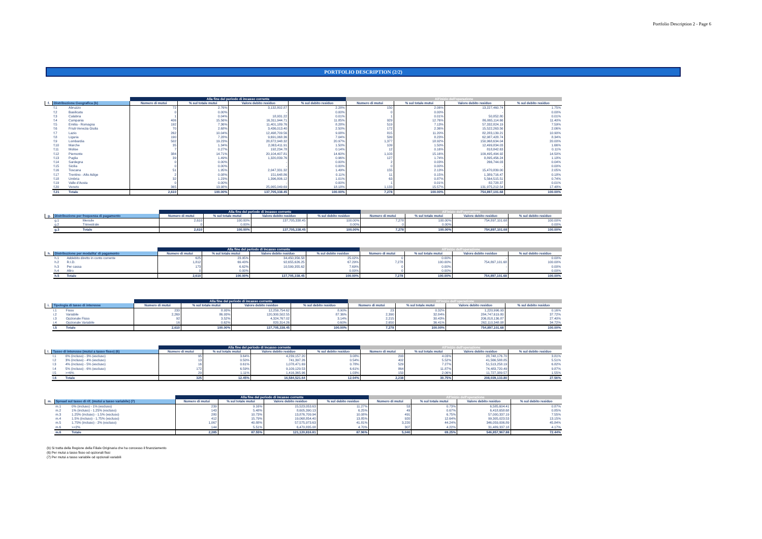Portfolio Description 2 - Page 6
PORTFOLIO DESCRIPTION (2/2)
| | | | Alla fine del periodo di incasso corrente | | | | All'inizio dell'operazione | | | |
| --- | --- | --- | --- | --- | --- | --- | --- | --- | --- | --- |
| f. | Distribuzione Geografica (b) | | Numero di mutui | % sul totale mutui | Valore debito residuo | % sul debito residuo | Numero di mutui | % sul totale mutui | Valore debito residuo | % sul debito residuo |
| | f.1 | Abruzzo | 72 | 2.76% | 3,132,802.87 | 2.28% | 150 | 2.06% | 13,227,460.74 | 1.75% |
| | f.2 | Basilicata | 0 | 0.00% | - | 0.00% | 0 | 0.00% | - | 0.00% |
| | f.3 | Calabria | 1 | 0.04% | 18,931.22 | 0.01% | 1 | 0.01% | 50,852.80 | 0.01% |
| | f.4 | Campania | 406 | 15.56% | 16,311,944.71 | 11.85% | 929 | 12.76% | 86,065,114.66 | 11.40% |
| | f.5 | Emilia - Romagna | 192 | 7.36% | 11,401,189.76 | 8.28% | 519 | 7.13% | 57,332,824.19 | 7.59% |
| | f.6 | Friuli-Venezia Giulia | 70 | 2.68% | 3,436,013.40 | 2.50% | 172 | 2.36% | 15,522,263.56 | 2.06% |
| | f.7 | Lazio | 262 | 10.04% | 12,498,709.56 | 9.08% | 815 | 11.20% | 82,283,139.21 | 10.90% |
| | f.8 | Liguria | 190 | 7.28% | 9,691,068.36 | 7.04% | 599 | 8.23% | 62,987,428.74 | 8.34% |
| | f.9 | Lombardia | 502 | 19.23% | 28,872,948.32 | 20.97% | 1,377 | 18.92% | 150,968,634.04 | 20.00% |
| | f.10 | Marche | 35 | 1.34% | 2,063,411.91 | 1.50% | 109 | 1.50% | 12,499,834.03 | 1.66% |
| | f.11 | Molise | 7 | 0.27% | 192,234.78 | 0.14% | 12 | 0.16% | 818,842.63 | 0.11% |
| | f.12 | Piemonte | 384 | 14.71% | 20,104,407.81 | 14.60% | 1,103 | 15.16% | 109,495,494.92 | 14.50% |
| | f.13 | Puglia | 39 | 1.49% | 1,320,839.76 | 0.96% | 127 | 1.74% | 8,895,456.24 | 1.18% |
| | f.14 | Sardegna | 0 | 0.00% | - | 0.00% | 2 | 0.03% | 266,744.03 | 0.04% |
| | f.15 | Sicilia | 0 | 0.00% | - | 0.00% | 0 | 0.00% | - | 0.00% |
| | f.16 | Toscana | 51 | 1.95% | 2,047,331.32 | 1.49% | 155 | 2.13% | 15,470,839.00 | 2.05% |
| | f.17 | Trentino - Alto Adige | 2 | 0.08% | 151,648.86 | 0.11% | 11 | 0.15% | 1,389,716.47 | 0.18% |
| | f.18 | Umbria | 32 | 1.23% | 1,396,806.12 | 1.01% | 63 | 0.87% | 5,564,515.51 | 0.74% |
| | f.19 | Valle d'Aosta | 0 | 0.00% | - | 0.00% | 1 | 0.01% | 82,728.37 | 0.01% |
| | f.20 | Veneto | 365 | 13.98% | 25,065,049.69 | 18.18% | 1,133 | 15.57% | 131,975,212.54 | 17.48% |
| | f.21 | Totale | 2,610 | 100.00% | 137,705,338.45 | 100.00% | 7,278 | 100.00% | 754,897,101.68 | 100.00% |
| | | | Alla fine del periodo di incasso corrente | | | | All'inizio dell'operazione | | | |
| --- | --- | --- | --- | --- | --- | --- | --- | --- | --- | --- |
| g. | Distribuzione per frequenza di pagamento | | Numero di mutui | % sul totale mutui | Valore debito residuo | % sul debito residuo | Numero di mutui | % sul totale mutui | Valore debito residuo | % sul debito residuo |
| | g.1 | Mensile | 2,610 | 100.00% | 137,705,338.45 | 100.00% | 7,278 | 100.00% | 754,897,101.68 | 100.00% |
| | g.2 | Trimestrale | 0 | 0.00% | - | 0.00% | 0 | 0.00% | - | 0.00% |
| | g.3 | Totale | 2,610 | 100.00% | 137,705,338.45 | 100.00% | 7,278 | 100.00% | 754,897,101.68 | 100.00% |
| | | | Alla fine del periodo di incasso corrente | | | | All'inizio dell'operazione | | | |
| --- | --- | --- | --- | --- | --- | --- | --- | --- | --- | --- |
| h. | Distribuzione per modalita' di pagamento | | Numero di mutui | % sul totale mutui | Valore debito residuo | % sul debito residuo | Numero di mutui | % sul totale mutui | Valore debito residuo | % sul debito residuo |
| | h.1 | Addebito diretto in conto corrente | 625 | 23.95% | 34,450,356.58 | 25.02% | 0 | 0.00% | - | 0.00% |
| | h.2 | R.I.D. | 1,812 | 69.43% | 92,655,626.25 | 67.29% | 7,278 | 100.00% | 754,897,101.68 | 100.00% |
| | h.3 | Per cassa | 173 | 6.62% | 10,599,355.62 | 7.69% | 0 | 0.00% | - | 0.00% |
| | h.4 | Altro | 0 | 0.00% | - | 0.00% | 0 | 0.00% | - | 0.00% |
| | h.5 | Totale | 2,610 | 100.00% | 137,705,338.45 | 100.00% | 7,278 | 100.00% | 754,897,101.68 | 100.00% |
| | | | Alla fine del periodo di incasso corrente | | | | All'inizio dell'operazione | | | |
| --- | --- | --- | --- | --- | --- | --- | --- | --- | --- | --- |
| i. | Tipologia di tasso di interesse | | Numero di mutui | % sul totale mutui | Valore debito residuo | % sul debito residuo | Numero di mutui | % sul totale mutui | Valore debito residuo | % sul debito residuo |
| | i.1 | Fisso | 233 | 8.93% | 12,259,754.62 | 8.90% | 23 | 0.32% | 1,220,996.93 | 0.16% |
| | i.2 | Variabile | 2,269 | 86.93% | 120,300,502.55 | 87.36% | 2,390 | 32.84% | 284,747,619.80 | 37.72% |
| | i.3 | Opzionale Fisso | 92 | 3.52% | 4,324,767.02 | 3.14% | 2,215 | 30.43% | 206,818,136.87 | 27.40% |
| | i.4 | Opzionale Variabile | 16 | 0.62% | 820,314.26 | 0.60% | 2,650 | 36.41% | 262,110,348.08 | 34.72% |
| | i.5 | Totale | 2,610 | 100.00% | 137,705,338.45 | 100.00% | 7,278 | 100.00% | 754,897,101.68 | 100.00% |
| | | | Alla fine del periodo di incasso corrente | | | | All'inizio dell'operazione | | | |
| --- | --- | --- | --- | --- | --- | --- | --- | --- | --- | --- |
| l. | Tasso di interesse (mutui a tasso fisso) (6) | | Numero di mutui | % sul totale mutui | Valore debito residuo | % sul debito residuo | Numero di mutui | % sul totale mutui | Valore debito residuo | % sul debito residuo |
| | l.1 | 0% (incluso) - 3% (escluso) | 95 | 3.64% | 4,239,157.20 | 3.08% | 293 | 4.03% | 28,748,176.70 | 3.81% |
| | l.2 | 3% (incluso) - 4% (escluso) | 13 | 0.50% | 741,397.26 | 0.54% | 402 | 5.52% | 41,566,588.85 | 5.51% |
| | l.3 | 4% (incluso) - 5% (escluso) | 16 | 0.61% | 1,078,471.69 | 0.78% | 529 | 7.27% | 51,513,258.19 | 6.82% |
| | l.4 | 5% (incluso) - 6% (escluso) | 172 | 6.59% | 9,109,129.53 | 6.61% | 864 | 11.87% | 74,483,720.49 | 9.87% |
| | l.5 | >=6% | 29 | 1.11% | 1,416,365.96 | 1.03% | 150 | 2.06% | 11,727,389.57 | 1.55% |
| | l.6 | Totale | 325 | 12.45% | 16,584,521.64 | 12.04% | 2,238 | 30.75% | 208,039,133.80 | 27.56% |
| | | | Alla fine del periodo di incasso corrente | | | | All'inizio dell'operazione | | | |
| --- | --- | --- | --- | --- | --- | --- | --- | --- | --- | --- |
| m. | Spread sul tasso di rif. (mutui a tasso variabile) (7) | | Numero di mutui | % sul totale mutui | Valore debito residuo | % sul debito residuo | Numero di mutui | % sul totale mutui | Valore debito residuo | % sul debito residuo |
| | m.1 | 0% (incluso) - 1% (escluso) | 239 | 9.16% | 15,523,053.63 | 11.27% | 53 | 0.73% | 6,585,604.41 | 0.87% |
| | m.2 | 1% (incluso) - 1.25% (escluso) | 143 | 5.48% | 8,605,390.13 | 6.25% | 49 | 0.67% | 6,418,658.68 | 0.85% |
| | m.3 | 1.25% (incluso) - 1.5% (escluso) | 280 | 10.73% | 13,876,709.94 | 10.08% | 491 | 6.75% | 57,000,337.19 | 7.55% |
| | m.4 | 1.5% (incluso) - 1.75% (escluso) | 412 | 15.79% | 19,068,854.40 | 13.85% | 920 | 12.64% | 99,305,023.53 | 13.15% |
| | m.5 | 1.75% (incluso) - 2% (escluso) | 1,067 | 40.88% | 57,575,973.63 | 41.81% | 3,220 | 44.24% | 346,059,006.89 | 45.84% |
| | m.6 | >=2% | 144 | 5.51% | 6,470,835.08 | 4.70% | 307 | 4.22% | 31,489,337.18 | 4.17% |
| | m.6 | Totale | 2,285 | 87.55% | 121,120,816.81 | 87.96% | 5,040 | 69.25% | 546,857,967.88 | 72.44% |
(b) Si tratta della Regione della Filiale Originaria che ha concesso il finanziamento
(6) Per mutui a tasso fisso od opzionali fissi
(7) Per mutui a tasso variabile od opzionali variabili